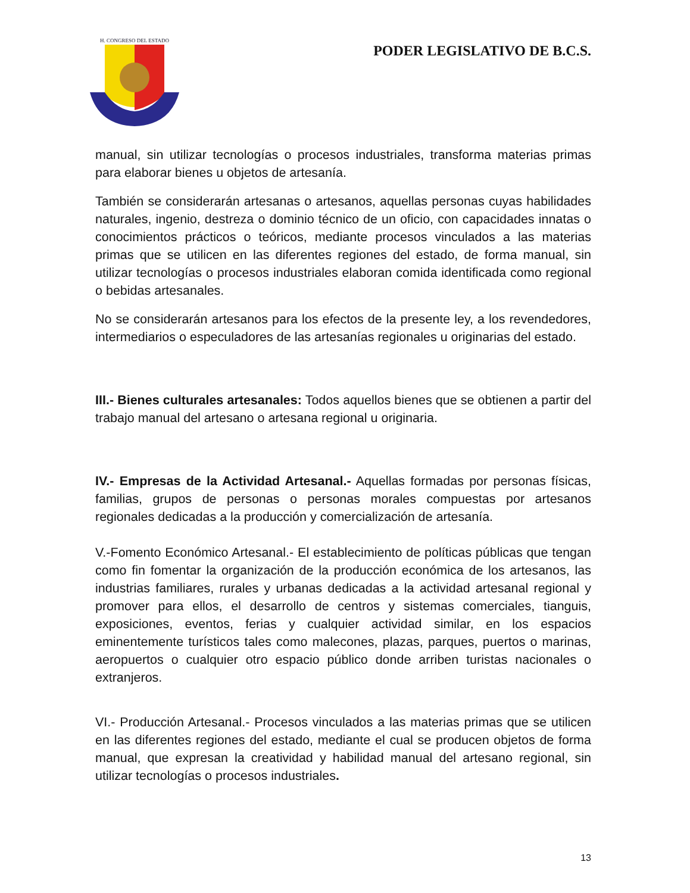H. CONGRESO DEL ESTADO
PODER LEGISLATIVO DE B.C.S.
manual, sin utilizar tecnologías o procesos industriales, transforma materias primas para elaborar bienes u objetos de artesanía.
También se considerarán artesanas o artesanos, aquellas personas cuyas habilidades naturales, ingenio, destreza o dominio técnico de un oficio, con capacidades innatas o conocimientos prácticos o teóricos, mediante procesos vinculados a las materias primas que se utilicen en las diferentes regiones del estado, de forma manual, sin utilizar tecnologías o procesos industriales elaboran comida identificada como regional o bebidas artesanales.
No se considerarán artesanos para los efectos de la presente ley, a los revendedores, intermediarios o especuladores de las artesanías regionales u originarias del estado.
III.- Bienes culturales artesanales: Todos aquellos bienes que se obtienen a partir del trabajo manual del artesano o artesana regional u originaria.
IV.- Empresas de la Actividad Artesanal.- Aquellas formadas por personas físicas, familias, grupos de personas o personas morales compuestas por artesanos regionales dedicadas a la producción y comercialización de artesanía.
V.-Fomento Económico Artesanal.- El establecimiento de políticas públicas que tengan como fin fomentar la organización de la producción económica de los artesanos, las industrias familiares, rurales y urbanas dedicadas a la actividad artesanal regional y promover para ellos, el desarrollo de centros y sistemas comerciales, tianguis, exposiciones, eventos, ferias y cualquier actividad similar, en los espacios eminentemente turísticos tales como malecones, plazas, parques, puertos o marinas, aeropuertos o cualquier otro espacio público donde arriben turistas nacionales o extranjeros.
VI.- Producción Artesanal.- Procesos vinculados a las materias primas que se utilicen en las diferentes regiones del estado, mediante el cual se producen objetos de forma manual, que expresan la creatividad y habilidad manual del artesano regional, sin utilizar tecnologías o procesos industriales.
13